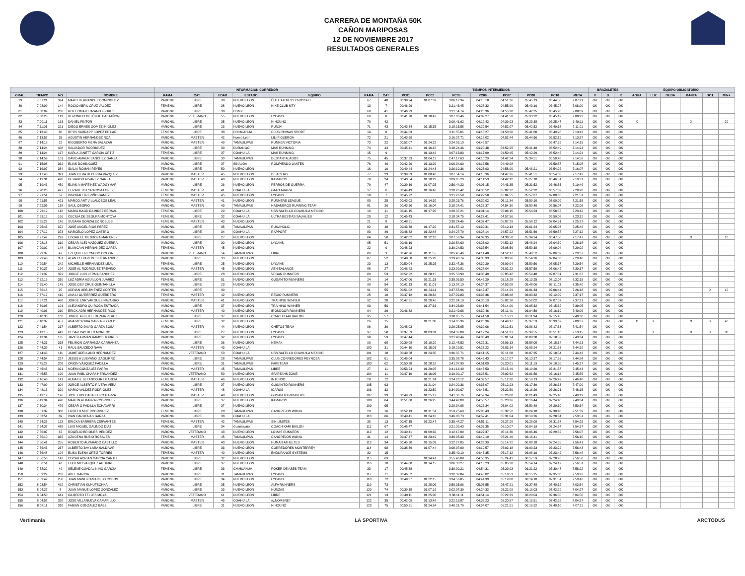CARRERA DE MONTAÑA 50K
CAÑON MARIPOSAS
12 DE NOVIEMBRE 2017
RESULTADOS GENERALES
| | | | | INFORMACION CORREDOR | | | | | | | TIEMPOS INTERMEDIOS | | | | | | | | BRAZALETES | | | EQUIPO OBLIGATORIO | | | | | |
| --- | --- | --- | --- | --- | --- | --- | --- | --- | --- | --- | --- | --- | --- | --- | --- | --- | --- | --- | --- | --- | --- | --- | --- | --- | --- | --- | --- |
| GRAL. | TIEMPO | NO | NOMBRE | RAMA | CAT. | EDAD | ESTADO | EQUIPO | RAMA | CAT. | PC01 | PC02 | PC05 | PC06 | PC07 | PC08 | PC10 | META | V | B | R | AGUA | LUZ | SILBA | MANTA | BOT. | MIN+ |
| 79 | 7:07:21 | 374 | MARTI HERNANDEZ DOMINGUEZ | VARONIL | LIBRE | 38 | NUEVO LEON | ÉLITE FITNESS CROSSFIT | 67 | 40 | 00:38:24 | 01:07:37 | 3:06:12.94 | 04:15:18 | 04:51:26 | 05:45:19 | 06:44:56 | 7:07:21 | OK | OK | OK | | | | | | |
| 80 | 7:08:09 | 144 | ROCIO ABRIL CRUZ VALDEZ | FEMENIL | LIBRE | 38 | NUEVO LEON | NIKE CLUB MTY | 13 | 7 | 00:46:26 | | 3:21:43.45 | 04:28:32 | 04:55:09 | 05:43:16 | 06:45:27 | 7:08:09 | OK | OK | OK | | | | | | |
| 81 | 7:08:09 | 206 | ROEL OMAR LOZANO FLORES | VARONIL | LIBRE | 38 | CDMX | | 68 | 41 | 00:46:23 | | 3:21:54.74 | 04:28:36 | 04:55:20 | 05:42:35 | 06:45:28 | 7:08:09 | OK | OK | OK | | | | | | |
| 82 | 7:08:23 | 113 | BERONICO MELÉNDE CASTAÑON | VARONIL | VETERANO | 55 | NUEVO LEON | LYCANS | 69 | 8 | 00:41:20 | 01:10:42 | 3:07:03.46 | 04:09:27 | 04:41:50 | 05:33:32 | 06:45:19 | 7:08:23 | OK | OK | OK | | | | | | |
| 83 | 7:09:11 | 163 | DANIEL PINTOR | VARONIL | LIBRE | 35 | NUEVO LEON | NINGUNO | 70 | 42 | | | 3:09:41.92 | 04:12:42 | 04:39:03 | 05:23:38 | 06:25:47 | 6:49:11 | OK | OK | OK | X | | | X | | 20 |
| 84 | 7:11:01 | 221 | DIEGO ERNES GOMEZ IÑIGUEZ | VARONIL | LIBRE | 23 | NUEVO LEON | RUN24 | 71 | 43 | 00:43:34 | 01:15:35 | 3:18:15.58 | 04:22:54 | 04:52:07 | 05:42:52 | 06:49:18 | 7:11:01 | OK | OK | OK | | | | | | |
| 85 | 7:13:43 | 80 | REYN SARRAPY LOPEZ DE LAR | FEMENIL | LIBRE | 38 | CHIHUAHUA | CLUB CHIWAS SPORT | 14 | 8 | 00:44:03 | | 3:11:55.86 | 04:18:27 | 04:50:20 | 05:41:00 | 06:49:28 | 7:13:43 | OK | OK | OK | | | | | | |
| 86 | 7:13:57 | 35 | AGUSTIN HERNANDEZ ROA | VARONIL | MASTER | 42 | Nuevo Leon | LILI FIGUEROA | 72 | 21 | 00:43:59 | | 3:16:27.71 | 04:18:02 | 04:52:44 | 05:44:56 | 06:52:19 | 7:13:57 | OK | OK | OK | | | | | | |
| 87 | 7:14:15 | 22 | RIGOBERTO MENA SALAZAR | VARONIL | MASTER | 49 | TAMAULIPAS | RUNNER VICTORIA | 73 | 22 | 00:52:07 | 01:24:22 | 3:24:05.10 | 04:49:57 | | | 06:47:35 | 7:14:15 | OK | OK | OK | | | | | | |
| 88 | 7:14:24 | 408 | SALVADOR RODRIGUEZ | VARONIL | LIBRE | 30 | DURANGO | MAS RUNNING | 74 | 44 | 00:45:41 | 01:16:10 | 3:18:24.46 | 04:20:48 | 04:52:25 | 05:41:40 | 06:52:49 | 7:14:24 | OK | OK | OK | | | | | | |
| 89 | 7:14:24 | 167 | KARLA JANETT GARCIA ORTIZ | FEMENIL | LIBRE | 37 | COAHUILA | MÁS RUNNING | 15 | 9 | | 01:13:46 | 3:07:13.83 | 04:17:09 | 04:50:45 | 05:42:29 | 06:52:46 | 7:14:24 | OK | OK | OK | | | | | | |
| 90 | 7:14:59 | 161 | DAVID AMAUR SANCHEZ GARZA | VARONIL | LIBRE | 30 | TAMAULIPAS | DESTARTALADOS | 75 | 45 | 00:37:23 | 01:04:12 | 2:47:17.63 | 04:10:29 | 04:42:24 | 05:34:51 | 06:50:48 | 7:14:59 | OK | OK | OK | | | | | | |
| 91 | 7:15:08 | 362 | ELIAS DOMINGUEZ | VARONIL | LIBRE | 37 | SINALOA | ROMPIENDO LIMITES | 76 | 46 | 00:42:20 | 01:13:29 | 3:09:34.60 | 04:16:58 | 04:49:08 | | 06:50:57 | 7:15:08 | OK | OK | OK | | | | | | |
| 92 | 7:16:07 | 384 | IDALIA ROMAN REYES | FEMENIL | LIBRE | 50 | NUEVO LEON | | 16 | 10 | 00:49:44 | 01:24:43 | 3:26:19.36 | 04:25:03 | 04:58:00 | 05:46:21 | 06:54:26 | 7:16:07 | OK | OK | OK | | | | | | |
| 93 | 7:17:43 | 391 | JUAN GERA BECERRA VAZQUEZ | VARONIL | MASTER | 45 | NUEVO LEON | DE ACERO | 77 | 23 | 00:39:33 | 01:08:40 | 3:07:54.14 | 04:15:36 | 04:47:36 | 05:41:51 | 06:54:33 | 7:17:43 | OK | OK | OK | | | | | | |
| 94 | 7:19:31 | 420 | GERARDO ALVAREZ GARZA | VARONIL | MASTER | 40 | NUEVO LEON | KAMARGS | 78 | 24 | 00:40:54 | 01:10:23 | 3:09:05.20 | 04:11:53 | 04:42:12 | 05:27:18 | 06:46:51 | 7:19:31 | OK | OK | OK | | | | | | |
| 95 | 7:19:46 | 459 | ELIAS A MARTINEZ WADGYMAR | VARONIL | LIBRE | 26 | NUEVO LEON | PERROS DE GUERRA | 79 | 47 | 00:39:16 | 01:07:25 | 2:56:44.23 | 04:03:15 | 04:43:35 | 05:31:52 | 06:46:55 | 7:19:46 | OK | OK | OK | | | | | | |
| 96 | 7:20:20 | 427 | ELIZABETH ESPINOSA LOPEZ | FEMENIL | MASTER | 41 | COAHUILA | GATO ARAIZA | 17 | 6 | 00:44:49 | 01:16:46 | 3:20:26.42 | 04:30:52 | 05:02:32 | 05:52:32 | 06:57:02 | 7:20:20 | OK | OK | OK | | | | | | |
| 97 | 7:21:51 | 57 | DINORAH TREVIÑO GAMEZ | FEMENIL | MASTER | 45 | NUEVO LEON | LYCANS | 18 | 7 | 00:45:22 | | 3:21:26.58 | 04:29:58 | 05:04:55 | 05:57:07 | 07:00:05 | 7:21:51 | OK | OK | OK | | | | | | |
| 98 | 7:21:55 | 421 | MARCO ANT VILLALOBOS LEAL | VARONIL | MASTER | 41 | NUEVO LEON | RUNNERS LEAGUE | 80 | 25 | 00:43:02 | 01:14:30 | 3:28:23.76 | 04:39:02 | 05:11:34 | 05:59:10 | 07:00:09 | 7:21:55 | OK | OK | OK | | | | | | |
| 99 | 7:22:05 | 138 | SAUL OSORIO | VARONIL | MASTER | 43 | TAMAULIPAS | HABANEROS RUNNING TEAM | 81 | 26 | 00:43:56 | 01:16:04 | 3:18:24.41 | 04:23:37 | 04:54:30 | 05:50:40 | 06:56:07 | 7:22:05 | OK | OK | OK | | | | | | |
| 100 | 7:23:12 | 112 | MARIA MAGD RAMIREZ BERNAL | FEMENIL | LIBRE | 29 | COAHUILA | UBS SALTILLO COAHUILA MEXICO | 19 | 11 | 00:44:15 | 01:17:26 | 3:20:37.21 | 04:31:14 | 05:06:15 | 05:54:23 | 06:58:57 | 7:23:12 | OK | OK | OK | | | | | | |
| 101 | 7:23:12 | 166 | CECILIA DE SEGURA MONTOYA | FEMENIL | LIBRE | 32 | COAHUILA | ULTRA BESTIAS SALVAJES | 20 | 12 | 00:45:43 | | 3:18:34.75 | 04:27:41 | 04:57:56 | | 06:59:08 | 7:23:12 | OK | OK | OK | | | | | | |
| 102 | 7:25:27 | 146 | SUSANA GONZALEZ ROBLES | FEMENIL | MASTER | 43 | NUEVO LEON | | 21 | 8 | 00:48:21 | | 3:30:24.46 | 04:37:47 | 05:07:29 | 05:58:12 | 07:04:51 | 7:25:27 | OK | OK | OK | | | | | | |
| 103 | 7:25:46 | 372 | JOSE ANGEL RIOS PEREZ | VARONIL | LIBRE | 35 | TAMAULIPAS | RUNAHOLIC | 82 | 48 | 00:43:38 | 01:17:22 | 3:31:57.13 | 04:39:31 | 05:10:13 | 06:01:24 | 07:05:03 | 7:25:46 | OK | OK | OK | | | | | | |
| 104 | 7:27:12 | 373 | MARCELO LOPEZ CASTRO | VARONIL | LIBRE | 34 | COAHUILA | RAPPORT | 83 | 49 | 00:48:52 | 01:22:48 | 3:24:27.79 | 04:28:14 | 04:57:22 | 05:51:59 | 06:59:57 | 7:27:12 | OK | OK | OK | | | | | | |
| 105 | 7:27:47 | 299 | EDGAR EL MENDOZA MARTINEZ | VARONIL | LIBRE | 27 | NUEVO LEON | | 84 | 50 | 00:42:02 | 01:12:18 | 3:07:58.34 | 04:09:35 | 04:38:50 | 05:34:24 | 06:47:56 | 7:17:47 | OK | OK | OK | | | | X | | 10 |
| 106 | 7:28:18 | 319 | CÉSAR ALEJ VÁZQUEZ GUERRA | VARONIL | LIBRE | 30 | NUEVO LEON | LYCANS | 85 | 51 | 00:46:16 | | 3:20:54.60 | 04:23:02 | 04:52:12 | 05:48:24 | 07:04:39 | 7:28:18 | OK | OK | OK | | | | | | |
| 107 | 7:29:02 | 148 | BLANCA AI HERNANDEZ GARZA | FEMENIL | MASTER | 45 | NUEVO LEON | | 22 | 9 | 00:48:23 | | 3:30:24.53 | 04:37:54 | 05:08:56 | 05:59:38 | 07:09:04 | 7:29:02 | OK | OK | OK | | | | | | |
| 108 | 7:29:37 | 47 | EZEQUIEL REYNOSO OCHOA | VARONIL | VETERANO | 54 | TAMAULIPAS | LIBRE | 86 | 9 | 00:42:26 | 01:11:55 | 3:05:45.46 | 04:14:48 | 04:52:17 | 05:49:52 | 07:06:09 | 7:29:37 | OK | OK | OK | | | | | | |
| 109 | 7:29:48 | 351 | ALAN CH PAREDES HERNANDEZ | VARONIL | LIBRE | 33 | NUEVO LEON | | 87 | 52 | 00:48:50 | 01:25:20 | 3:29:43.74 | 04:33:33 | 05:03:26 | 05:54:26 | 07:04:33 | 7:29:48 | OK | OK | OK | | | | | | |
| 110 | 7:29:54 | 242 | MICHELLE HERNANDEZ LEAL | FEMENIL | LIBRE | 25 | NUEVO LEON | LYCANS | 23 | 13 | 00:50:04 | 01:25:25 | 3:32:47.36 | 04:39:29 | 05:09:04 | 05:59:56 | 07:05:37 | 7:29:54 | OK | OK | OK | | | | | | |
| 111 | 7:30:37 | 194 | JOSÉ AL RODRÍGUEZ TREVIÑO | VARONIL | MASTER | 45 | NUEVO LEON | AEN BALANCE | 88 | 27 | 00:46:42 | | 3:23:09.81 | 04:28:04 | 05:02:22 | 05:57:59 | 07:06:42 | 7:30:37 | OK | OK | OK | | | | | | |
| 112 | 7:31:37 | 379 | JORGE LUIS LERMA SANCHEZ | VARONIL | LIBRE | 28 | NUEVO LEON | VEGAN RUNNERS | 89 | 53 | 00:52:22 | 01:28:15 | 3:25:53.99 | 04:33:40 | 05:05:42 | 05:59:40 | 07:07:31 | 7:31:37 | OK | OK | OK | | | | | | |
| 113 | 7:32:15 | 330 | LUZ ADRIA AGUILLON JUAREZ | FEMENIL | LIBRE | 51 | NUEVO LEON | GUSANITO RUNNERS | 24 | 14 | 00:47:06 | 01:21:33 | 3:35:06.50 | 04:45:29 | 05:18:28 | 06:13:25 | 07:12:04 | 7:32:15 | OK | OK | OK | | | | | | |
| 114 | 7:35:40 | 145 | JOSE OSV CRUZ QUINTANILLA | VARONIL | LIBRE | 23 | NUEVO LEON | | 90 | 54 | 00:41:13 | 01:11:01 | 3:13:07.19 | 04:24:37 | 04:53:08 | 05:48:06 | 07:11:03 | 7:35:40 | OK | OK | OK | | | | | | |
| 115 | 7:36:18 | 25 | ADRIAN URB JIMENEZ CORTES | VARONIL | LIBRE | 30 | | | 91 | 55 | 00:51:02 | 01:24:11 | 3:37:55.96 | 04:47:37 | 05:14:29 | 06:01:33 | 07:06:44 | 7:26:18 | OK | OK | OK | | | | | X | 10 |
| 116 | 7:37:17 | 419 | ANA LI GUTIERREZ GUERRERO | FEMENIL | MASTER | 42 | NUEVO LEON | REGIO RUNNERS | 25 | 10 | 00:47:12 | 01:20:34 | 3:27:32.83 | 04:36:36 | 05:08:48 | 06:03:32 | 07:12:09 | 7:37:17 | OK | OK | OK | | | | | | |
| 117 | 7:37:21 | 480 | JORGE ENR VARGUEZ NAVARRO | VARONIL | MASTER | 41 | NUEVO LEON | TRAINING WINNER | 92 | 28 | 00:47:21 | 01:20:46 | 3:22:24.19 | 04:30:19 | 05:02:28 | 05:52:02 | 07:07:37 | 7:37:21 | OK | OK | OK | | | | | | |
| 118 | 7:39:05 | 101 | ALEJANDRO QUIROGA ESTRADA | VARONIL | LIBRE | 37 | NUEVO LEON | TRAINING WINNER | 93 | 56 | | 01:27:31 | 3:34:23.80 | 04:41:54 | 05:14:00 | 06:05:32 | 07:15:32 | 7:39:05 | OK | OK | OK | | | | | | |
| 119 | 7:40:06 | 210 | ERICK ADRI HERNÁNDEZ RICO | VARONIL | MASTER | 40 | NUEVO LEON | IRONDOOR RUNNERS | 94 | 29 | 00:46:32 | | 3:21:49.68 | 04:30:46 | 05:11:41 | 06:04:59 | 07:16:19 | 7:40:06 | OK | OK | OK | | | | | | |
| 120 | 7:40:30 | 102 | JORGE ALBER LEDEZMA PEREZ | VARONIL | LIBRE | 37 | NUEVO LEON | COACH KARI BAILON | 95 | 57 | | | 3:38:05.75 | 04:41:58 | 05:15:31 | 06:11:34 | 07:15:45 | 7:40:30 | OK | OK | OK | | | | | | |
| 121 | 7:40:37 | 457 | ANA VICTORIA GARZA FLORED | FEMENIL | LIBRE | 32 | NUEVO LEON | | 26 | 15 | | 01:21:08 | 3:14:05.36 | 04:20:36 | 04:49:17 | 05:37:53 | 06:39:07 | 7:00:37 | OK | OK | OK | X | X | | X | X | 40 |
| 122 | 7:41:54 | 217 | ALBERTO DAVID GARZA SOSA | VARONIL | MASTER | 44 | NUEVO LEON | CHETOS TEAM | 96 | 30 | 00:48:03 | | 3:29:25.95 | 04:39:06 | 05:12:51 | 06:06:42 | 07:17:53 | 7:41:54 | OK | OK | OK | | | | | | |
| 123 | 7:43:15 | 443 | CESAR CASTILLO MORENO | VARONIL | LIBRE | 27 | NUEVO LEON | LYCANS | 97 | 58 | 00:37:59 | 01:03:31 | 3:04:37.08 | 04:19:24 | 04:51:21 | 05:39:55 | 06:51:18 | 7:13:15 | OK | OK | OK | | X | | X | X | 30 |
| 124 | 7:43:34 | 135 | JAVIER ARMAN RAMOS TORRES | VARONIL | LIBRE | 32 | NUEVO LEON | LYCANS | 98 | 59 | 00:47:44 | | 3:21:40.44 | 04:30:49 | 05:01:34 | 06:00:38 | 07:18:52 | 7:43:34 | OK | OK | OK | | | | | | |
| 125 | 7:44:21 | 315 | FELIMON CARRANZA CARRANZA | VARONIL | LIBRE | 36 | NUEVO LEON | NEMAK | 99 | 60 | 00:39:08 | 01:10:20 | 3:12:48.53 | 04:26:31 | 05:06:13 | 05:58:08 | 07:15:14 | 7:44:21 | OK | OK | OK | | | | | | |
| 126 | 7:44:39 | 41 | RAUL SAUCEDO NAVA | VARONIL | MASTER | 43 | COAHUILA | | 100 | 31 | 00:44:10 | 01:15:01 | 3:18:29.51 | 04:27:22 | 05:03:14 | 06:05:24 | 07:21:53 | 7:44:39 | OK | OK | OK | | | | | | |
| 127 | 7:44:43 | 111 | JAIME ARELLANO HERNANDEZ | VARONIL | VETERANO | 53 | COAHUILA | UBS SALTILLO COAHUILA MEXICO | 101 | 10 | 00:49:58 | 01:24:35 | 3:36:37.71 | 04:41:15 | 05:11:08 | 06:07:35 | 07:18:54 | 7:44:43 | OK | OK | OK | | | | | | |
| 128 | 7:44:54 | 227 | JESUS A LUEVANO IZAGUIRRE | VARONIL | LIBRE | 28 | TAMAULIPAS | CLUB CORREDORES REYNOSA | 102 | 61 | 00:45:04 | | 3:35:08.78 | 04:45:43 | 05:17:07 | 06:13:37 | 07:17:55 | 7:44:54 | OK | OK | OK | | | | | | |
| 129 | 7:45:27 | 208 | ORION VÁZQUEZ PADILLA | VARONIL | LIBRE | 31 | TAMAULIPAS | PAKETEAM | 103 | 62 | 00:50:38 | 01:28:18 | 3:41:07.99 | 04:51:00 | 05:20:01 | 06:11:19 | 07:18:36 | 7:45:27 | OK | OK | OK | | | | | | |
| 130 | 7:45:43 | 321 | NOEMI GONZALEZ PARRA | FEMENIL | MASTER | 45 | TAMAULIPAS | LIBRE | 27 | 11 | 00:53:24 | 01:29:07 | 3:41:14.49 | 04:43:53 | 05:15:49 | 06:10:20 | 07:21:58 | 7:45:43 | OK | OK | OK | | | | | | |
| 131 | 7:45:55 | 190 | JUAN PABL CHAPA HERNANDEZ | VARONIL | VETERANO | 50 | NUEVO LEON | SPARTANS ZONE | 104 | 11 | 00:47:10 | 01:16:06 | 3:19:00.17 | 04:23:51 | 05:02:52 | 06:01:50 | 07:16:14 | 7:45:55 | OK | OK | OK | | | | | | |
| 132 | 7:46:48 | 141 | ALMA DE BETANCOURT GARCÍA | FEMENIL | MASTER | 46 | NUEVO LEON | INTENSO | 28 | 12 | | 01:21:24 | 3:24:20.12 | 04:32:57 | 05:12:30 | 06:19:13 | 07:26:49 | 7:46:48 | OK | OK | OK | | | | | | |
| 133 | 7:47:09 | 304 | JORGE ALBERTO RIVERA VERA | VARONIL | LIBRE | 37 | NUEVO LEON | GUSANITO RUNNERS | 105 | 63 | | 01:21:04 | 3:24:20.36 | 04:33:07 | 05:12:23 | 06:17:39 | 07:26:33 | 7:47:09 | OK | OK | OK | | | | | | |
| 134 | 7:48:15 | 329 | MARIO VALDEZ RODRIGUEZ | VARONIL | MASTER | 48 | COAHUILA | ICARUS | 106 | 32 | | 01:22:50 | 3:34:30.67 | 04:46:51 | 05:22:50 | 06:16:29 | 07:26:21 | 7:48:15 | OK | OK | OK | | | | | | |
| 135 | 7:49:19 | 196 | JOSE LUIS CABALLERO GARZA | VARONIL | MASTER | 48 | NUEVO LEON | GUSANITO RUNNERS | 107 | 33 | 00:49:23 | 01:25:17 | 3:41:36.76 | 04:52:34 | 05:26:00 | 06:21:49 | 07:25:48 | 7:49:19 | OK | OK | OK | | | | | | |
| 136 | 7:49:34 | 498 | MARTIN ALMANZA RODRIGUEZ | VARONIL | LIBRE | 37 | NUEVO LEON | KAMARGS | 108 | 64 | 00:51:08 | 01:26:25 | 3:44:42.00 | 04:50:57 | 05:23:36 | 06:16:44 | 07:24:48 | 7:49:34 | OK | OK | OK | | | | | | |
| 137 | 7:50:34 | 476 | CESAR G PADILLA ECHAVARRI | VARONIL | LIBRE | 37 | NUEVO LEON | | 109 | 65 | | | 3:20:34.08 | 04:26:34 | 05:04:02 | 05:59:49 | 07:29:10 | 7:50:34 | OK | OK | OK | | | | | | |
| 138 | 7:51:39 | 368 | LIZBETH MUT RODRIGUEZ | FEMENIL | LIBRE | 28 | TAMAULIPAS | CANGREJOS WONG | 29 | 16 | 00:52:13 | 01:31:51 | 3:53:25.69 | 05:00:43 | 05:32:52 | 06:24:10 | 07:30:40 | 7:51:39 | OK | OK | OK | | | | | | |
| 139 | 7:53:51 | 89 | IVAN CARDENAS GARZA | VARONIL | LIBRE | 38 | COAHUILA | | 110 | 66 | 00:49:41 | 01:24:10 | 3:46:03.73 | 04:57:41 | 05:31:04 | 06:19:26 | 07:28:34 | 7:53:51 | OK | OK | OK | | | | | | |
| 140 | 7:54:25 | 123 | ERICKA BARRERA CERVANTES | FEMENIL | MASTER | 42 | TAMAULIPAS | SIN LIMITES | 30 | 13 | 00:47:15 | 01:22:47 | 3:35:44.27 | 04:51:11 | 05:27:29 | 06:26:09 | 07:31:57 | 7:54:25 | OK | OK | OK | | | | | | |
| 141 | 7:54:37 | 488 | LUIS MIGUEL GALINDO DIAZ | VARONIL | LIBRE | 34 | Guanajuato | COACH KARI BAILON | 111 | 67 | 00:45:47 | | 3:21:39.43 | 04:33:35 | 05:10:07 | 06:04:19 | 07:24:54 | 7:54:37 | OK | OK | OK | | | | | | |
| 142 | 7:56:07 | 67 | ROGELIO BRIONES MENDEZ | VARONIL | VETERANO | 43 | NUEVO LEON | LOMAS RUNNERS | 112 | 12 | 00:40:41 | 01:09:32 | 3:12:17.09 | 04:27:37 | 05:11:36 | 06:06:46 | 07:29:52 | 7:56:07 | OK | OK | OK | | | | | | |
| 143 | 7:56:10 | 365 | AZUCENA RUBIO ROSALES | FEMENIL | MASTER | 45 | TAMAULIPAS | CANGREJOS WONG | 31 | 14 | 00:47:47 | 01:23:49 | 3:39:05.33 | 04:49:19 | 05:21:40 | 06:16:41 | | 7:56:10 | OK | OK | OK | | | | | | |
| 144 | 7:56:41 | 255 | ROBERTO ALVARADO CASTILLO | VARONIL | MASTER | 40 | NUEVO LEON | HUMAN ATHLETES | 113 | 34 | 00:45:20 | 01:15:03 | 3:22:27.05 | 04:29:39 | 05:14:22 | 06:08:18 | 07:24:35 | 7:56:41 | OK | OK | OK | | | | | | |
| 145 | 7:56:43 | 237 | ALBERTO JAV LARA SALDIVAR | VARONIL | LIBRE | 33 | NUEVO LEON | CORREDORES MONTERREY | 114 | 68 | 00:38:59 | 01:07:44 | 3:08:07.00 | 04:19:57 | 05:02:18 | 06:00:23 | 07:23:22 | 7:56:43 | OK | OK | OK | | | | | | |
| 146 | 7:56:48 | 104 | ELISA ELENA ORTIZ TORRES | FEMENIL | MASTER | 40 | NUEVO LEON | ENDURANCE SYSTEMS | 32 | 15 | | | 3:35:40.10 | 04:45:35 | 05:17:12 | 06:08:16 | 07:23:42 | 7:56:48 | OK | OK | OK | | | | | | |
| 147 | 7:56:50 | 142 | OSCAR ADRIAN GARCIA CANTU | VARONIL | LIBRE | 32 | NUEVO LEON | | 115 | 69 | | 01:34:41 | 3:55:46.08 | 04:56:35 | 05:24:41 | 06:17:59 | 07:28:26 | 7:56:50 | OK | OK | OK | | | | | | |
| 148 | 7:56:51 | 40 | EUGENIO VAZQUEZ AGUIRRE | VARONIL | LIBRE | 37 | NUEVO LEON | | 116 | 70 | 00:44:00 | 01:14:15 | 3:06:33.27 | 04:18:23 | 05:05:30 | 05:54:14 | 07:24:19 | 7:56:51 | OK | OK | OK | | | | | | |
| 149 | 7:58:22 | 49 | SELENE GUADAL NIÑO GARCÍA | FEMENIL | LIBRE | 33 | CHIHUAHUA | POKER DE ASES TEAM | 33 | 17 | 00:45:38 | | 3:39:00.21 | 04:54:31 | 05:29:03 | 06:21:22 | 07:30:48 | 7:58:22 | OK | OK | OK | | | | | | |
| 150 | 7:59:22 | 262 | ABEL GARCIA | VARONIL | LIBRE | 31 | TAMAULIPAS | LYCANS | 117 | 71 | 00:46:52 | | 3:32:32.84 | 04:43:02 | 05:18:53 | 06:15:25 | 07:35:00 | 7:59:22 | OK | OK | OK | | | | | | |
| 151 | 7:59:42 | 258 | JUAN MANU CAMARILLO COBOS | VARONIL | LIBRE | 34 | NUEVO LEON | LYCANS | 118 | 72 | 00:48:37 | 01:22:15 | 3:34:56.85 | 04:44:39 | 05:19:08 | 06:14:10 | 07:31:51 | 7:59:42 | OK | OK | OK | | | | | | |
| 152 | 8:03:54 | 492 | CHRISTIAN KUKUTSCHKA | VARONIL | LIBRE | 35 | NUEVO LEON | ALFA RUNNERS | 119 | 73 | | 01:28:06 | 3:59:35.96 | 05:05:55 | 05:47:21 | 06:37:48 | 07:40:12 | 8:03:54 | OK | OK | OK | | | | | | |
| 153 | 8:04:27 | 8 | JUAN MANUE LOPEZ GONZALEZ | VARONIL | LIBRE | 33 | NUEVO LEON | HUNZAS | 120 | 74 | 00:39:18 | 01:07:16 | 3:02:07.39 | 04:24:32 | 05:22:09 | 06:16:03 | 07:42:29 | 8:04:27 | OK | OK | OK | | | | | | |
| 154 | 8:04:50 | 441 | GILBERTO TELLES MOYA | VARONIL | VETERANO | 61 | NUEVO LEON | LIBRE | 121 | 13 | 00:49:11 | 01:25:30 | 3:38:11.11 | 04:51:14 | 05:22:39 | 06:20:04 | 07:36:50 | 8:04:50 | OK | OK | OK | | | | | | |
| 155 | 8:04:57 | 328 | JOSE VILLANUEVA CAMARILLO | VARONIL | MASTER | 45 | COAHUILA | #¿NOMBRE? | 122 | 35 | 00:42:09 | 01:13:48 | 3:22:13.87 | 04:35:23 | 05:20:57 | 06:16:51 | 07:42:32 | 8:04:57 | OK | OK | OK | | | | | | |
| 156 | 8:07:11 | 318 | FABIAN GONZALEZ BAEZ | VARONIL | LIBRE | 31 | NUEVO LEON | NINGUNO | 123 | 75 | 00:50:31 | 01:24:54 | 3:40:21.79 | 04:54:07 | 05:21:51 | 06:16:52 | 07:40:10 | 8:07:11 | OK | OK | OK | | | | | | |
Vertimania LA SPORTIVA ARCTODUS